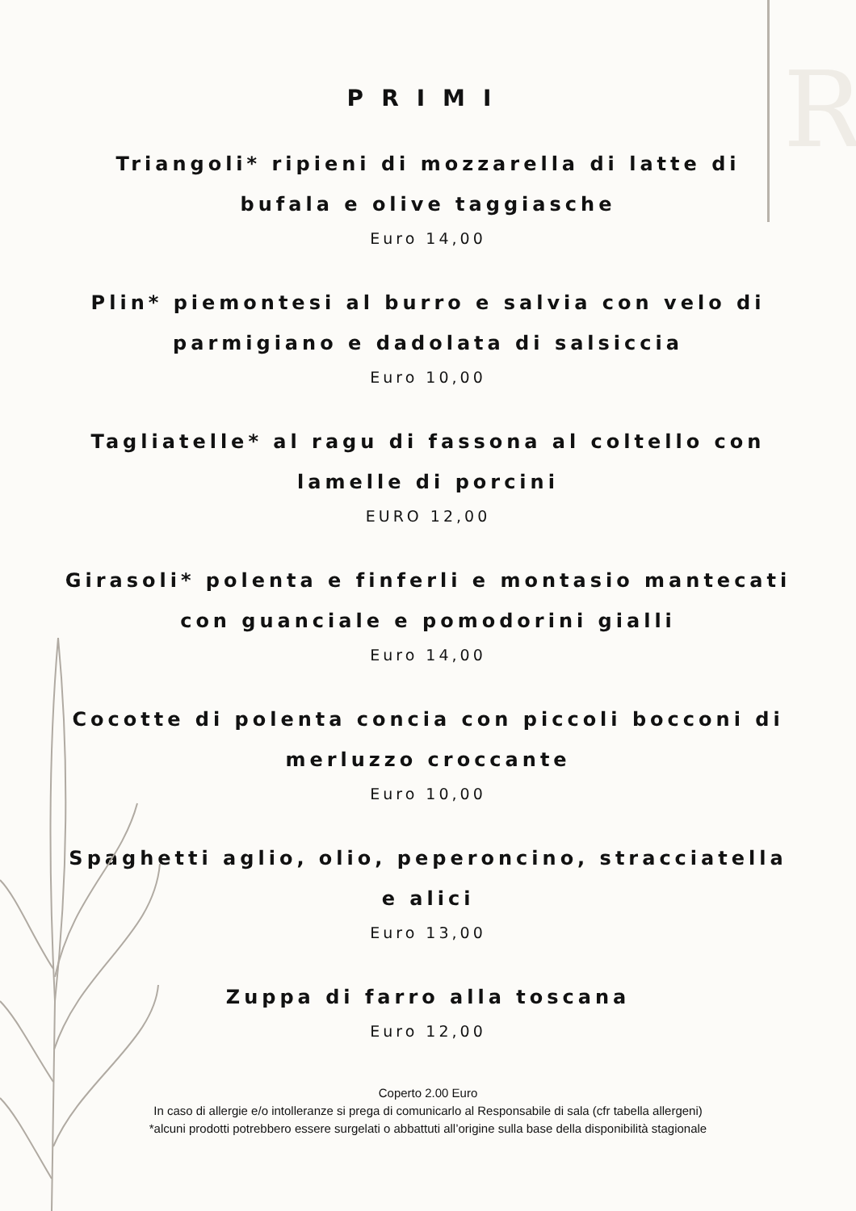R
PRIMI
Triangoli* ripieni di mozzarella di latte di bufala e olive taggiasche
Euro 14,00
Plin* piemontesi al burro e salvia con velo di parmigiano e dadolata di salsiccia
Euro 10,00
Tagliatelle* al ragu di fassona al coltello con lamelle di porcini
EURO 12,00
Girasoli* polenta e finferli e montasio mantecati con guanciale e pomodorini gialli
Euro 14,00
Cocotte di polenta concia con piccoli bocconi di merluzzo croccante
Euro 10,00
Spaghetti aglio, olio, peperoncino, stracciatella e alici
Euro 13,00
Zuppa di farro alla toscana
Euro 12,00
Coperto 2.00 Euro
In caso di allergie e/o intolleranze si prega di comunicarlo al Responsabile di sala (cfr tabella allergeni)
*alcuni prodotti potrebbero essere surgelati o abbattuti all’origine sulla base della disponibilità stagionale